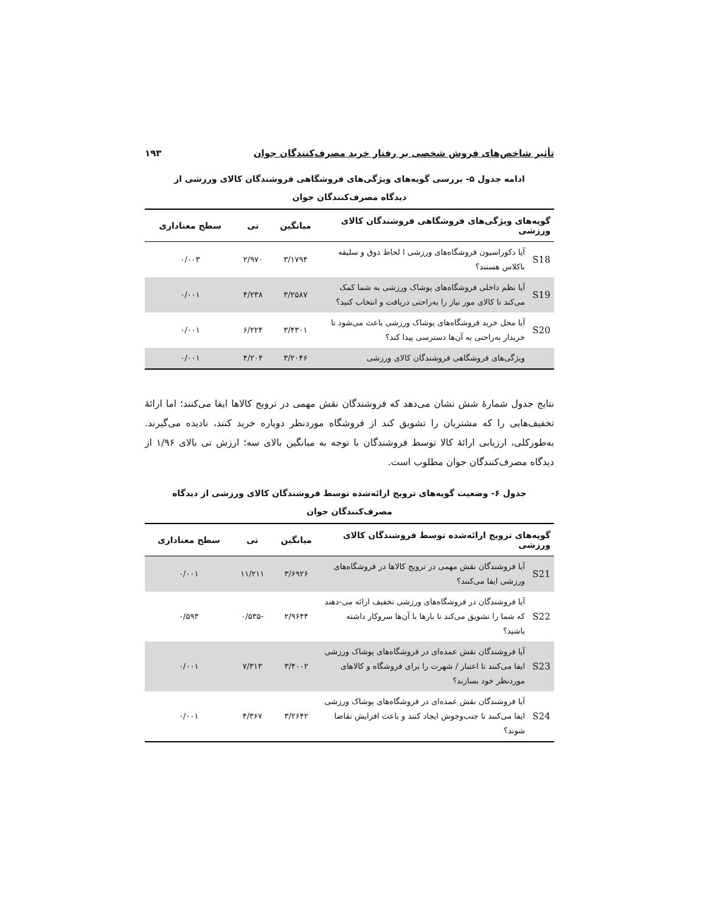تأثیر شاخص‌های فروش شخصی بر رفتار خرید مصرف‌کنندگان جوان ۱۹۳
ادامه جدول ۵- بررسی گویه‌های ویژگی‌های فروشگاهی فروشندگان کالای ورزشی از دیدگاه مصرف‌کنندگان جوان
| گویه‌های ویژگی‌های فروشگاهی فروشندگان کالای ورزشی | | میانگین | تی | سطح معناداری |
| --- | --- | --- | --- | --- |
| S18 | آیا دکوراسیون فروشگاه‌های ورزشی ا لحاظ ذوق و سلیقه باکلاس هستند؟ | ۳/۱۷۹۴ | ۲/۹۷۰ | ۰/۰۰۳ |
| S19 | آیا نظم داخلی فروشگاه‌های پوشاک ورزشی به شما کمک می‌کند تا کالای مور نیاز را به‌راحتی دریافت و انتخاب کنید؟ | ۳/۲۵۸۷ | ۴/۲۳۸ | ۰/۰۰۱ |
| S20 | آیا محل خرید فروشگاه‌های پوشاک ورزشی باعث می‌شود تا خریدار به‌راحتی به آن‌ها دسترسی پیدا کند؟ | ۳/۴۳۰۱ | ۶/۲۲۴ | ۰/۰۰۱ |
| | ویژگی‌های فروشگاهی فروشندگان کالای ورزشی | ۳/۲۰۴۶ | ۴/۲۰۴ | ۰/۰۰۱ |
نتایج جدول شمارهٔ شش نشان می‌دهد که فروشندگان نقش مهمی در ترویج کالاها ایفا می‌کنند؛ اما ارائهٔ تخفیف‌هایی را که مشتریان را تشویق کند از فروشگاه موردنظر دوباره خرید کنند، نادیده می‌گیرند. به‌طورکلی، ارزیابی ارائهٔ کالا توسط فروشندگان با توجه به میانگین بالای سه؛ ارزش تی بالای ۱/۹۶ از دیدگاه مصرف‌کنندگان جوان مطلوب است.
جدول ۶- وضعیت گویه‌های ترویج ارائه‌شده توسط فروشندگان کالای ورزشی از دیدگاه مصرف‌کنندگان جوان
| گویه‌های ترویج ارائه‌شده توسط فروشندگان کالای ورزشی | | میانگین | تی | سطح معناداری |
| --- | --- | --- | --- | --- |
| S21 | آیا فروشندگان نقش مهمی در ترویج کالاها در فروشگاه‌های ورزشی ایفا می‌کنند؟ | ۳/۶۹۲۶ | ۱۱/۲۱۱ | ۰/۰۰۱ |
| S22 | آیا فروشندگان در فروشگاه‌های ورزشی تخفیف ارائه می-دهند که شما را تشویق می‌کند تا بارها با آن‌ها سروکار داشته باشید؟ | ۲/۹۶۴۴ | -۰/۵۳۵ | ۰/۵۹۳ |
| S23 | آیا فروشندگان نقش عمده‌ای در فروشگاه‌های پوشاک ورزشی ایفا می‌کنند تا اعتبار / شهرت را برای فروشگاه و کالاهای موردنظر خود بسازند؟ | ۳/۴۰۰۲ | ۷/۳۱۳ | ۰/۰۰۱ |
| S24 | آیا فروشندگان نقش عمده‌ای در فروشگاه‌های پوشاک ورزشی ایفا می‌کنند تا جنب‌وجوش ایجاد کنند و باعث افزایش تقاضا شوند؟ | ۳/۲۶۴۲ | ۴/۳۶۷ | ۰/۰۰۱ |